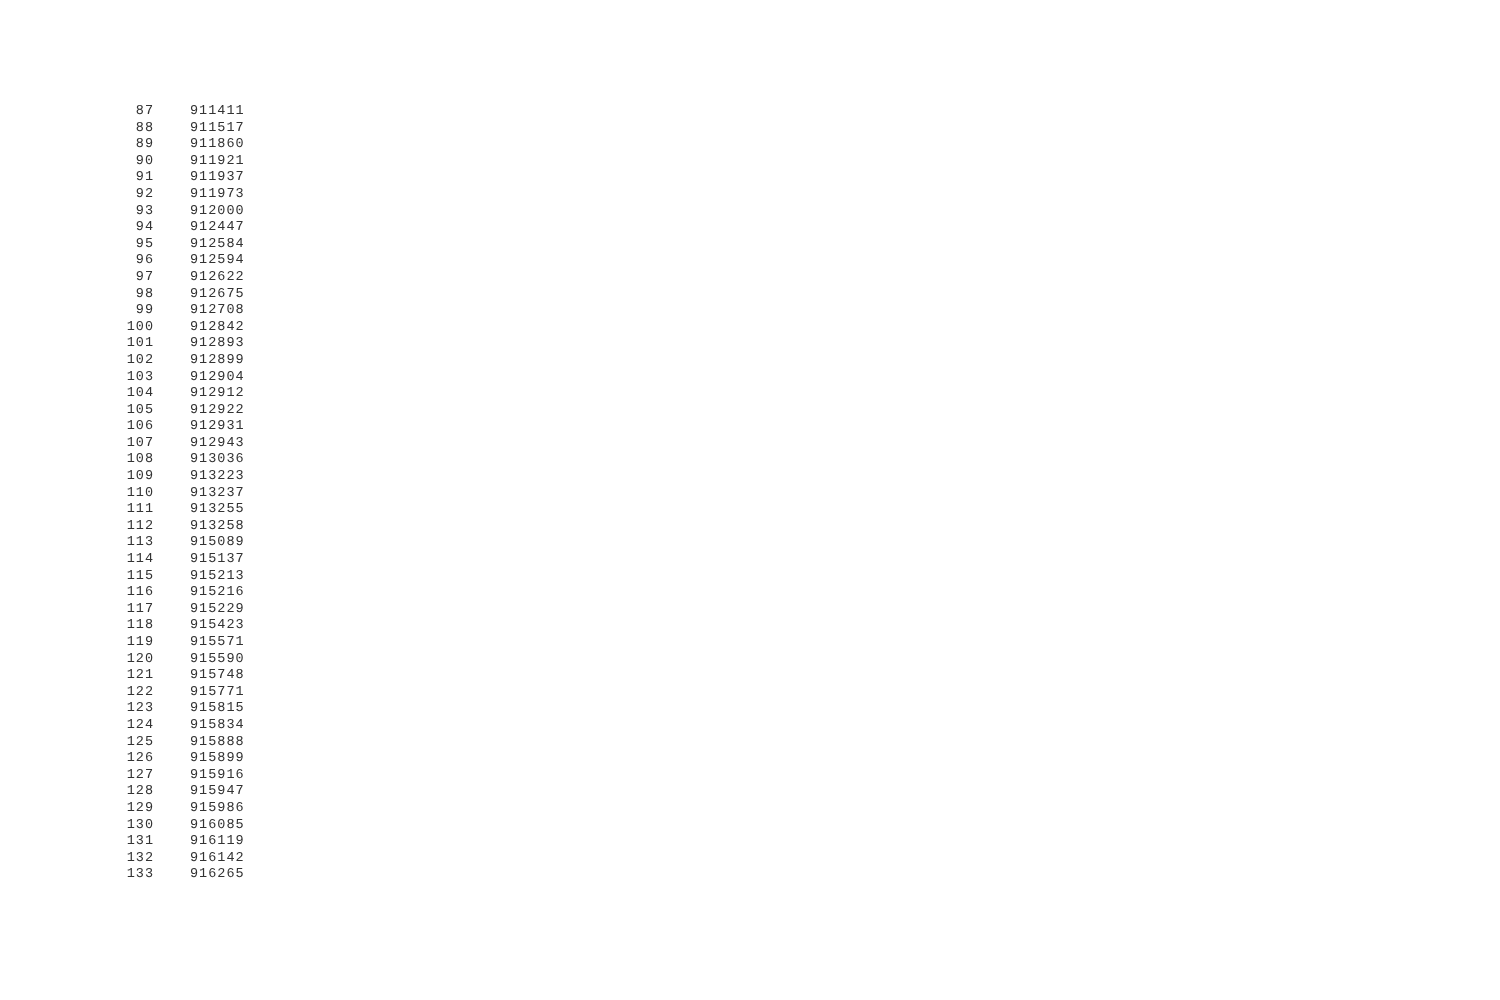| 87 | 911411 |
| 88 | 911517 |
| 89 | 911860 |
| 90 | 911921 |
| 91 | 911937 |
| 92 | 911973 |
| 93 | 912000 |
| 94 | 912447 |
| 95 | 912584 |
| 96 | 912594 |
| 97 | 912622 |
| 98 | 912675 |
| 99 | 912708 |
| 100 | 912842 |
| 101 | 912893 |
| 102 | 912899 |
| 103 | 912904 |
| 104 | 912912 |
| 105 | 912922 |
| 106 | 912931 |
| 107 | 912943 |
| 108 | 913036 |
| 109 | 913223 |
| 110 | 913237 |
| 111 | 913255 |
| 112 | 913258 |
| 113 | 915089 |
| 114 | 915137 |
| 115 | 915213 |
| 116 | 915216 |
| 117 | 915229 |
| 118 | 915423 |
| 119 | 915571 |
| 120 | 915590 |
| 121 | 915748 |
| 122 | 915771 |
| 123 | 915815 |
| 124 | 915834 |
| 125 | 915888 |
| 126 | 915899 |
| 127 | 915916 |
| 128 | 915947 |
| 129 | 915986 |
| 130 | 916085 |
| 131 | 916119 |
| 132 | 916142 |
| 133 | 916265 |